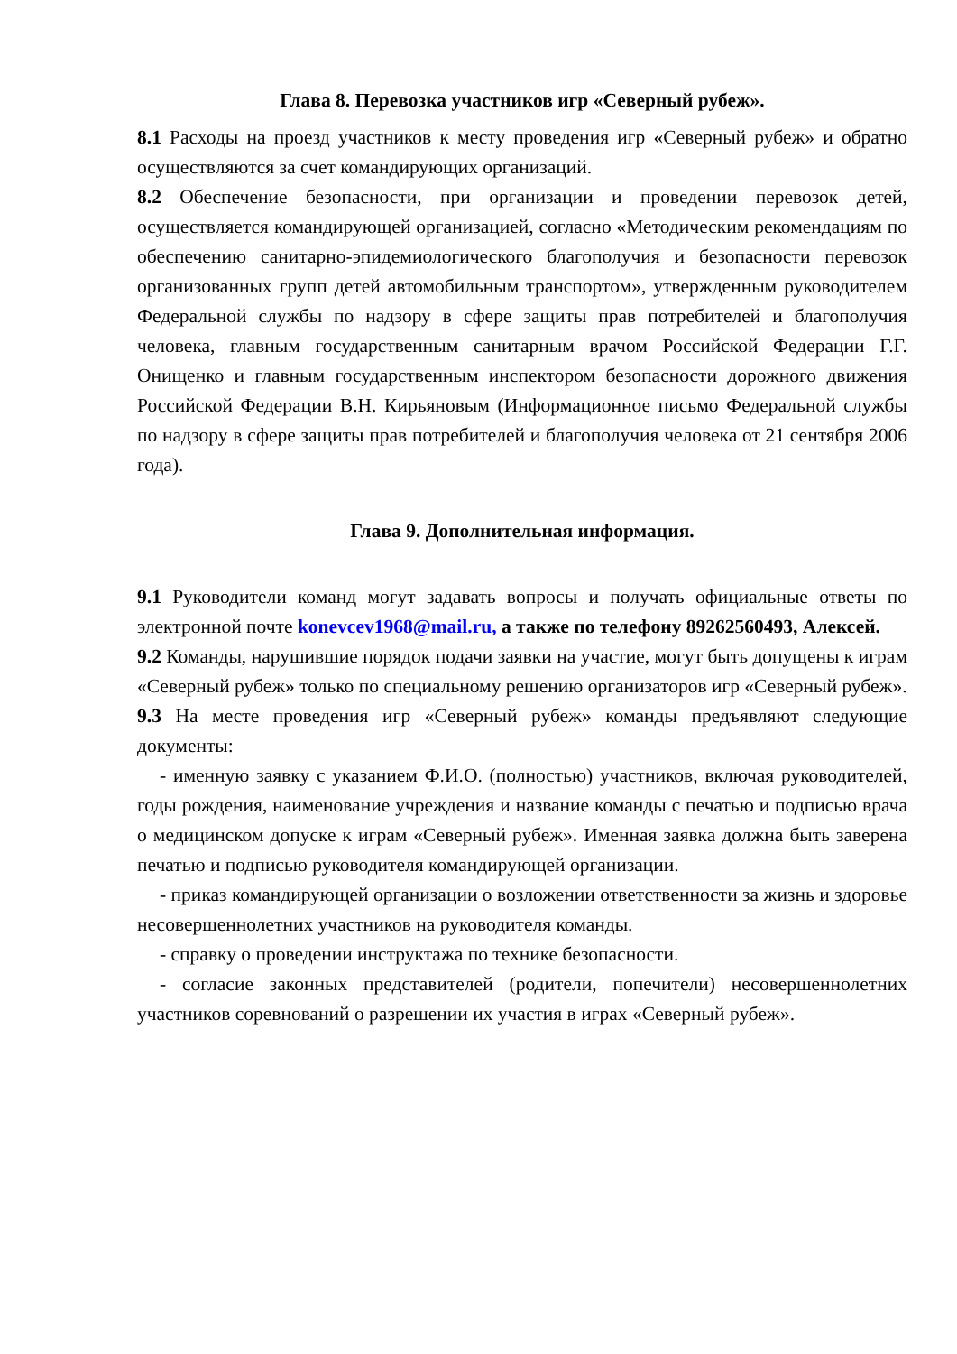Глава 8. Перевозка участников игр «Северный рубеж».
8.1 Расходы на проезд участников к месту проведения игр «Северный рубеж» и обратно осуществляются за счет командирующих организаций.
8.2 Обеспечение безопасности, при организации и проведении перевозок детей, осуществляется командирующей организацией, согласно «Методическим рекомендациям по обеспечению санитарно-эпидемиологического благополучия и безопасности перевозок организованных групп детей автомобильным транспортом», утвержденным руководителем Федеральной службы по надзору в сфере защиты прав потребителей и благополучия человека, главным государственным санитарным врачом Российской Федерации Г.Г. Онищенко и главным государственным инспектором безопасности дорожного движения Российской Федерации В.Н. Кирьяновым (Информационное письмо Федеральной службы по надзору в сфере защиты прав потребителей и благополучия человека от 21 сентября 2006 года).
Глава 9. Дополнительная информация.
9.1 Руководители команд могут задавать вопросы и получать официальные ответы по электронной почте konevcev1968@mail.ru, а также по телефону 89262560493, Алексей.
9.2 Команды, нарушившие порядок подачи заявки на участие, могут быть допущены к играм «Северный рубеж» только по специальному решению организаторов игр «Северный рубеж».
9.3 На месте проведения игр «Северный рубеж» команды предъявляют следующие документы:
- именную заявку с указанием Ф.И.О. (полностью) участников, включая руководителей, годы рождения, наименование учреждения и название команды с печатью и подписью врача о медицинском допуске к играм «Северный рубеж». Именная заявка должна быть заверена печатью и подписью руководителя командирующей организации.
- приказ командирующей организации о возложении ответственности за жизнь и здоровье несовершеннолетних участников на руководителя команды.
- справку о проведении инструктажа по технике безопасности.
- согласие законных представителей (родители, попечители) несовершеннолетних участников соревнований о разрешении их участия в играх «Северный рубеж».